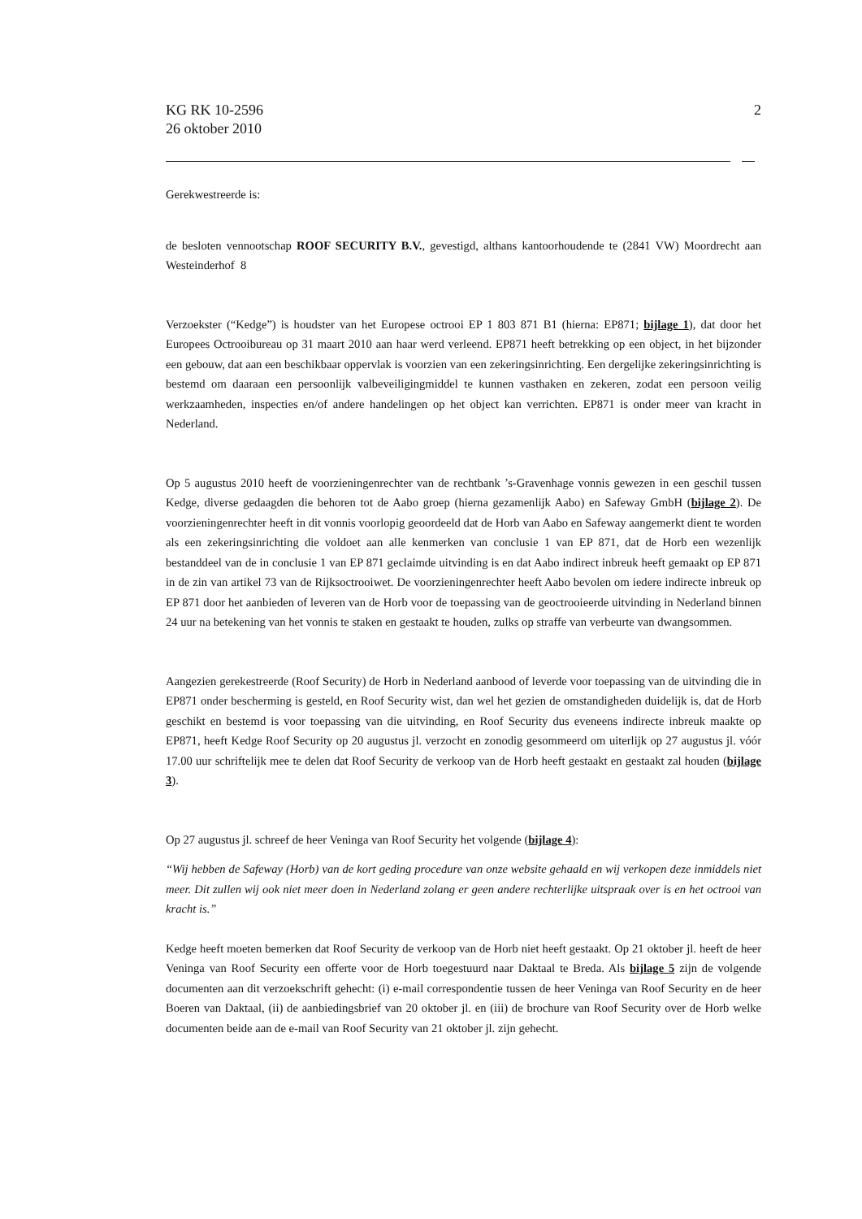KG RK 10-2596
26 oktober 2010
2
Gerekwestreerde is:
de besloten vennootschap ROOF SECURITY B.V., gevestigd, althans kantoorhoudende te (2841 VW) Moordrecht aan Westeinderhof 8
Verzoekster (“Kedge”) is houdster van het Europese octrooi EP 1 803 871 B1 (hierna: EP871; bijlage 1), dat door het Europees Octrooibureau op 31 maart 2010 aan haar werd verleend. EP871 heeft betrekking op een object, in het bijzonder een gebouw, dat aan een beschikbaar oppervlak is voorzien van een zekeringsinrichting. Een dergelijke zekeringsinrichting is bestemd om daaraan een persoonlijk valbeveiligingmiddel te kunnen vasthaken en zekeren, zodat een persoon veilig werkzaamheden, inspecties en/of andere handelingen op het object kan verrichten. EP871 is onder meer van kracht in Nederland.
Op 5 augustus 2010 heeft de voorzieningenrechter van de rechtbank ’s-Gravenhage vonnis gewezen in een geschil tussen Kedge, diverse gedaagden die behoren tot de Aabo groep (hierna gezamenlijk Aabo) en Safeway GmbH (bijlage 2). De voorzieningenrechter heeft in dit vonnis voorlopig geoordeeld dat de Horb van Aabo en Safeway aangemerkt dient te worden als een zekeringsinrichting die voldoet aan alle kenmerken van conclusie 1 van EP 871, dat de Horb een wezenlijk bestanddeel van de in conclusie 1 van EP 871 geclaimde uitvinding is en dat Aabo indirect inbreuk heeft gemaakt op EP 871 in de zin van artikel 73 van de Rijksoctrooiwet. De voorzieningenrechter heeft Aabo bevolen om iedere indirecte inbreuk op EP 871 door het aanbieden of leveren van de Horb voor de toepassing van de geoctrooieerde uitvinding in Nederland binnen 24 uur na betekening van het vonnis te staken en gestaakt te houden, zulks op straffe van verbeurte van dwangsommen.
Aangezien gerekestreerde (Roof Security) de Horb in Nederland aanbood of leverde voor toepassing van de uitvinding die in EP871 onder bescherming is gesteld, en Roof Security wist, dan wel het gezien de omstandigheden duidelijk is, dat de Horb geschikt en bestemd is voor toepassing van die uitvinding, en Roof Security dus eveneens indirecte inbreuk maakte op EP871, heeft Kedge Roof Security op 20 augustus jl. verzocht en zonodig gesommeerd om uiterlijk op 27 augustus jl. vóór 17.00 uur schriftelijk mee te delen dat Roof Security de verkoop van de Horb heeft gestaakt en gestaakt zal houden (bijlage 3).
Op 27 augustus jl. schreef de heer Veninga van Roof Security het volgende (bijlage 4):
“Wij hebben de Safeway (Horb) van de kort geding procedure van onze website gehaald en wij verkopen deze inmiddels niet meer. Dit zullen wij ook niet meer doen in Nederland zolang er geen andere rechterlijke uitspraak over is en het octrooi van kracht is.”
Kedge heeft moeten bemerken dat Roof Security de verkoop van de Horb niet heeft gestaakt. Op 21 oktober jl. heeft de heer Veninga van Roof Security een offerte voor de Horb toegestuurd naar Daktaal te Breda. Als bijlage 5 zijn de volgende documenten aan dit verzoekschrift gehecht: (i) e-mail correspondentie tussen de heer Veninga van Roof Security en de heer Boeren van Daktaal, (ii) de aanbiedingsbrief van 20 oktober jl. en (iii) de brochure van Roof Security over de Horb welke documenten beide aan de e-mail van Roof Security van 21 oktober jl. zijn gehecht.